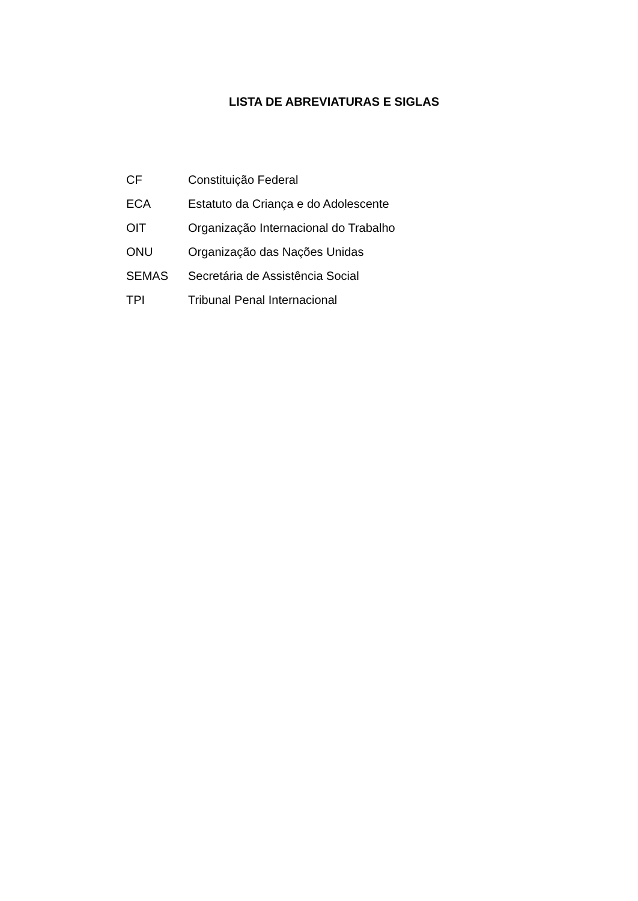LISTA DE ABREVIATURAS E SIGLAS
| CF | Constituição Federal |
| ECA | Estatuto da Criança e do Adolescente |
| OIT | Organização Internacional do Trabalho |
| ONU | Organização das Nações Unidas |
| SEMAS | Secretária de Assistência Social |
| TPI | Tribunal Penal Internacional |